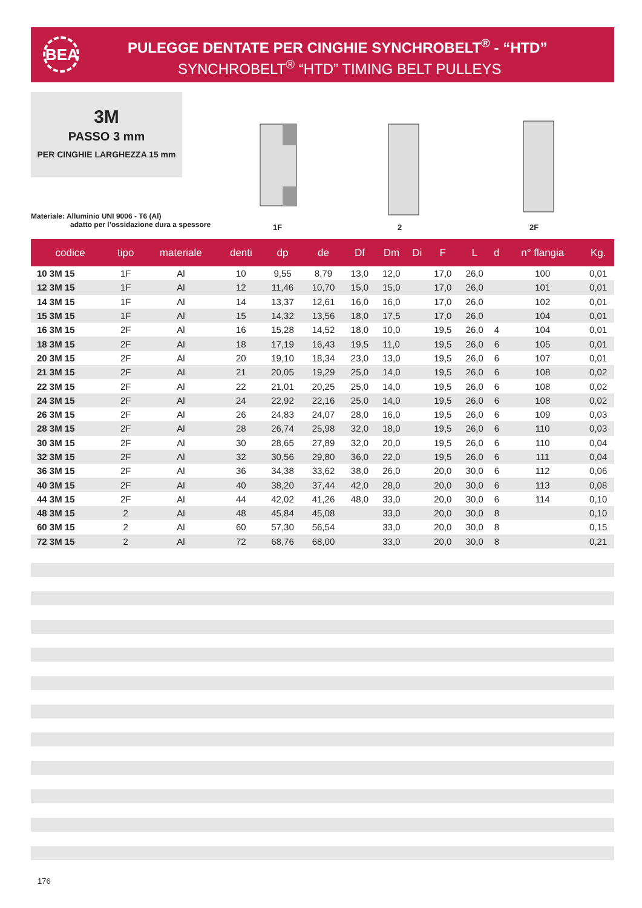BEA
PULEGGE DENTATE PER CINGHIE SYNCHROBELT<sup>®</sup> - “HTD”
SYNCHROBELT<sup>®</sup> “HTD” TIMING BELT PULLEYS
3M
PASSO 3 mm
PER CINGHIE LARGHEZZA 15 mm
Materiale: Alluminio UNI 9006 - T6 (Al)
adatto per l’ossidazione dura a spessore
1F 2 2F
| codice | tipo | materiale | denti | dp | de | Df | Dm | Di | F | L | d | n° flangia | Kg. |
| --- | --- | --- | --- | --- | --- | --- | --- | --- | --- | --- | --- | --- | --- |
| 10 3M 15 | 1F | Al | 10 | 9,55 | 8,79 | 13,0 | 12,0 | | 17,0 | 26,0 | | 100 | 0,01 |
| 12 3M 15 | 1F | Al | 12 | 11,46 | 10,70 | 15,0 | 15,0 | | 17,0 | 26,0 | | 101 | 0,01 |
| 14 3M 15 | 1F | Al | 14 | 13,37 | 12,61 | 16,0 | 16,0 | | 17,0 | 26,0 | | 102 | 0,01 |
| 15 3M 15 | 1F | Al | 15 | 14,32 | 13,56 | 18,0 | 17,5 | | 17,0 | 26,0 | | 104 | 0,01 |
| 16 3M 15 | 2F | Al | 16 | 15,28 | 14,52 | 18,0 | 10,0 | | 19,5 | 26,0 | 4 | 104 | 0,01 |
| 18 3M 15 | 2F | Al | 18 | 17,19 | 16,43 | 19,5 | 11,0 | | 19,5 | 26,0 | 6 | 105 | 0,01 |
| 20 3M 15 | 2F | Al | 20 | 19,10 | 18,34 | 23,0 | 13,0 | | 19,5 | 26,0 | 6 | 107 | 0,01 |
| 21 3M 15 | 2F | Al | 21 | 20,05 | 19,29 | 25,0 | 14,0 | | 19,5 | 26,0 | 6 | 108 | 0,02 |
| 22 3M 15 | 2F | Al | 22 | 21,01 | 20,25 | 25,0 | 14,0 | | 19,5 | 26,0 | 6 | 108 | 0,02 |
| 24 3M 15 | 2F | Al | 24 | 22,92 | 22,16 | 25,0 | 14,0 | | 19,5 | 26,0 | 6 | 108 | 0,02 |
| 26 3M 15 | 2F | Al | 26 | 24,83 | 24,07 | 28,0 | 16,0 | | 19,5 | 26,0 | 6 | 109 | 0,03 |
| 28 3M 15 | 2F | Al | 28 | 26,74 | 25,98 | 32,0 | 18,0 | | 19,5 | 26,0 | 6 | 110 | 0,03 |
| 30 3M 15 | 2F | Al | 30 | 28,65 | 27,89 | 32,0 | 20,0 | | 19,5 | 26,0 | 6 | 110 | 0,04 |
| 32 3M 15 | 2F | Al | 32 | 30,56 | 29,80 | 36,0 | 22,0 | | 19,5 | 26,0 | 6 | 111 | 0,04 |
| 36 3M 15 | 2F | Al | 36 | 34,38 | 33,62 | 38,0 | 26,0 | | 20,0 | 30,0 | 6 | 112 | 0,06 |
| 40 3M 15 | 2F | Al | 40 | 38,20 | 37,44 | 42,0 | 28,0 | | 20,0 | 30,0 | 6 | 113 | 0,08 |
| 44 3M 15 | 2F | Al | 44 | 42,02 | 41,26 | 48,0 | 33,0 | | 20,0 | 30,0 | 6 | 114 | 0,10 |
| 48 3M 15 | 2 | Al | 48 | 45,84 | 45,08 | | 33,0 | | 20,0 | 30,0 | 8 | | 0,10 |
| 60 3M 15 | 2 | Al | 60 | 57,30 | 56,54 | | 33,0 | | 20,0 | 30,0 | 8 | | 0,15 |
| 72 3M 15 | 2 | Al | 72 | 68,76 | 68,00 | | 33,0 | | 20,0 | 30,0 | 8 | | 0,21 |
176